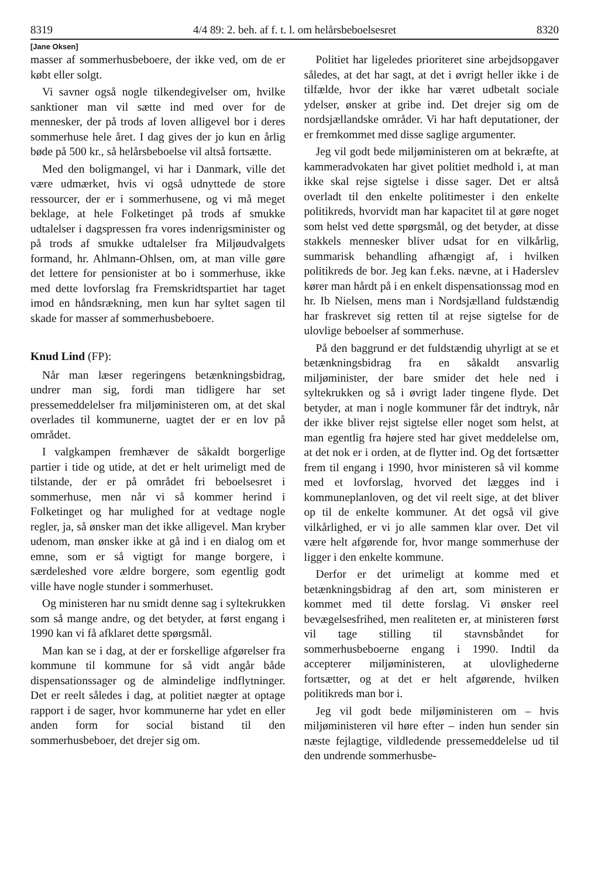8319 4/4 89: 2. beh. af f. t. l. om helårsbeboelsesret 8320
[Jane Oksen]
masser af sommerhusbeboere, der ikke ved, om de er købt eller solgt.
Vi savner også nogle tilkendegivelser om, hvilke sanktioner man vil sætte ind med over for de mennesker, der på trods af loven alligevel bor i deres sommerhuse hele året. I dag gives der jo kun en årlig bøde på 500 kr., så helårsbeboelse vil altså fortsætte.
Med den boligmangel, vi har i Danmark, ville det være udmærket, hvis vi også udnyttede de store ressourcer, der er i sommerhusene, og vi må meget beklage, at hele Folketinget på trods af smukke udtalelser i dagspressen fra vores indenrigsminister og på trods af smukke udtalelser fra Miljøudvalgets formand, hr. Ahlmann-Ohlsen, om, at man ville gøre det lettere for pensionister at bo i sommerhuse, ikke med dette lovforslag fra Fremskridtspartiet har taget imod en håndsrækning, men kun har syltet sagen til skade for masser af sommerhusbeboere.
Knud Lind (FP):
Når man læser regeringens betænkningsbidrag, undrer man sig, fordi man tidligere har set pressemeddelelser fra miljøministeren om, at det skal overlades til kommunerne, uagtet der er en lov på området.
I valgkampen fremhæver de såkaldt borgerlige partier i tide og utide, at det er helt urimeligt med de tilstande, der er på området fri beboelsesret i sommerhuse, men når vi så kommer herind i Folketinget og har mulighed for at vedtage nogle regler, ja, så ønsker man det ikke alligevel. Man kryber udenom, man ønsker ikke at gå ind i en dialog om et emne, som er så vigtigt for mange borgere, i særdeleshed vore ældre borgere, som egentlig godt ville have nogle stunder i sommerhuset.
Og ministeren har nu smidt denne sag i syltekrukken som så mange andre, og det betyder, at først engang i 1990 kan vi få afklaret dette spørgsmål.
Man kan se i dag, at der er forskellige afgørelser fra kommune til kommune for så vidt angår både dispensationssager og de almindelige indflytninger. Det er reelt således i dag, at politiet nægter at optage rapport i de sager, hvor kommunerne har ydet en eller anden form for social bistand til den sommerhusbeboer, det drejer sig om.
Politiet har ligeledes prioriteret sine arbejdsopgaver således, at det har sagt, at det i øvrigt heller ikke i de tilfælde, hvor der ikke har været udbetalt sociale ydelser, ønsker at gribe ind. Det drejer sig om de nordsjællandske områder. Vi har haft deputationer, der er fremkommet med disse saglige argumenter.
Jeg vil godt bede miljøministeren om at bekræfte, at kammeradvokaten har givet politiet medhold i, at man ikke skal rejse sigtelse i disse sager. Det er altså overladt til den enkelte politimester i den enkelte politikreds, hvorvidt man har kapacitet til at gøre noget som helst ved dette spørgsmål, og det betyder, at disse stakkels mennesker bliver udsat for en vilkårlig, summarisk behandling afhængigt af, i hvilken politikreds de bor. Jeg kan f.eks. nævne, at i Haderslev kører man hårdt på i en enkelt dispensationssag mod en hr. Ib Nielsen, mens man i Nordsjælland fuldstændig har fraskrevet sig retten til at rejse sigtelse for de ulovlige beboelser af sommerhuse.
På den baggrund er det fuldstændig uhyrligt at se et betænkningsbidrag fra en såkaldt ansvarlig miljøminister, der bare smider det hele ned i syltekrukken og så i øvrigt lader tingene flyde. Det betyder, at man i nogle kommuner får det indtryk, når der ikke bliver rejst sigtelse eller noget som helst, at man egentlig fra højere sted har givet meddelelse om, at det nok er i orden, at de flytter ind. Og det fortsætter frem til engang i 1990, hvor ministeren så vil komme med et lovforslag, hvorved det lægges ind i kommuneplanloven, og det vil reelt sige, at det bliver op til de enkelte kommuner. At det også vil give vilkårlighed, er vi jo alle sammen klar over. Det vil være helt afgørende for, hvor mange sommerhuse der ligger i den enkelte kommune.
Derfor er det urimeligt at komme med et betænkningsbidrag af den art, som ministeren er kommet med til dette forslag. Vi ønsker reel bevægelsesfrihed, men realiteten er, at ministeren først vil tage stilling til stavnsbåndet for sommerhusbeboerne engang i 1990. Indtil da accepterer miljøministeren, at ulovlighederne fortsætter, og at det er helt afgørende, hvilken politikreds man bor i.
Jeg vil godt bede miljøministeren om – hvis miljøministeren vil høre efter – inden hun sender sin næste fejlagtige, vildledende pressemeddelelse ud til den undrende sommerhusbe-